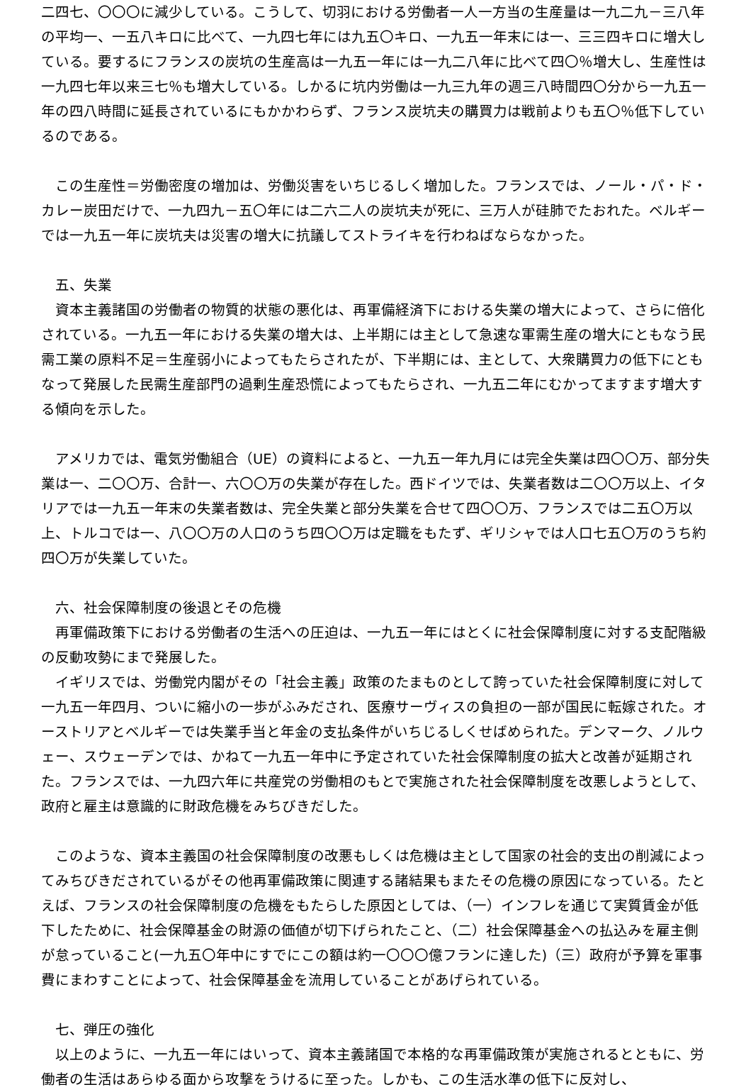二四七、〇〇〇に減少している。こうして、切羽における労働者一人一方当の生産量は一九二九－三八年の平均一、一五八キロに比べて、一九四七年には九五〇キロ、一九五一年末には一、三三四キロに増大している。要するにフランスの炭坑の生産高は一九五一年には一九二八年に比べて四〇％増大し、生産性は一九四七年以来三七％も増大している。しかるに坑内労働は一九三九年の週三八時間四〇分から一九五一年の四八時間に延長されているにもかかわらず、フランス炭坑夫の購買力は戦前よりも五〇％低下しているのである。
　この生産性＝労働密度の増加は、労働災害をいちじるしく増加した。フランスでは、ノール・パ・ド・カレー炭田だけで、一九四九－五〇年には二六二人の炭坑夫が死に、三万人が硅肺でたおれた。ベルギーでは一九五一年に炭坑夫は災害の増大に抗議してストライキを行わねばならなかった。
　五、失業
　資本主義諸国の労働者の物質的状態の悪化は、再軍備経済下における失業の増大によって、さらに倍化されている。一九五一年における失業の増大は、上半期には主として急速な軍需生産の増大にともなう民需工業の原料不足＝生産弱小によってもたらされたが、下半期には、主として、大衆購買力の低下にともなって発展した民需生産部門の過剰生産恐慌によってもたらされ、一九五二年にむかってますます増大する傾向を示した。
　アメリカでは、電気労働組合（UE）の資料によると、一九五一年九月には完全失業は四〇〇万、部分失業は一、二〇〇万、合計一、六〇〇万の失業が存在した。西ドイツでは、失業者数は二〇〇万以上、イタリアでは一九五一年末の失業者数は、完全失業と部分失業を合せて四〇〇万、フランスでは二五〇万以上、トルコでは一、八〇〇万の人口のうち四〇〇万は定職をもたず、ギリシャでは人口七五〇万のうち約四〇万が失業していた。
　六、社会保障制度の後退とその危機
　再軍備政策下における労働者の生活への圧迫は、一九五一年にはとくに社会保障制度に対する支配階級の反動攻勢にまで発展した。
　イギリスでは、労働党内閣がその「社会主義」政策のたまものとして誇っていた社会保障制度に対して一九五一年四月、ついに縮小の一歩がふみだされ、医療サーヴィスの負担の一部が国民に転嫁された。オーストリアとベルギーでは失業手当と年金の支払条件がいちじるしくせばめられた。デンマーク、ノルウェー、スウェーデンでは、かねて一九五一年中に予定されていた社会保障制度の拡大と改善が延期された。フランスでは、一九四六年に共産党の労働相のもとで実施された社会保障制度を改悪しようとして、政府と雇主は意識的に財政危機をみちびきだした。
　このような、資本主義国の社会保障制度の改悪もしくは危機は主として国家の社会的支出の削減によってみちびきだされているがその他再軍備政策に関連する諸結果もまたその危機の原因になっている。たとえば、フランスの社会保障制度の危機をもたらした原因としては、（一）インフレを通じて実質賃金が低下したために、社会保障基金の財源の価値が切下げられたこと、（二）社会保障基金への払込みを雇主側が怠っていること(一九五〇年中にすでにこの額は約一〇〇〇億フランに達した)（三）政府が予算を軍事費にまわすことによって、社会保障基金を流用していることがあげられている。
　七、弾圧の強化
　以上のように、一九五一年にはいって、資本主義諸国で本格的な再軍備政策が実施されるとともに、労働者の生活はあらゆる面から攻撃をうけるに至った。しかも、この生活水準の低下に反対し、